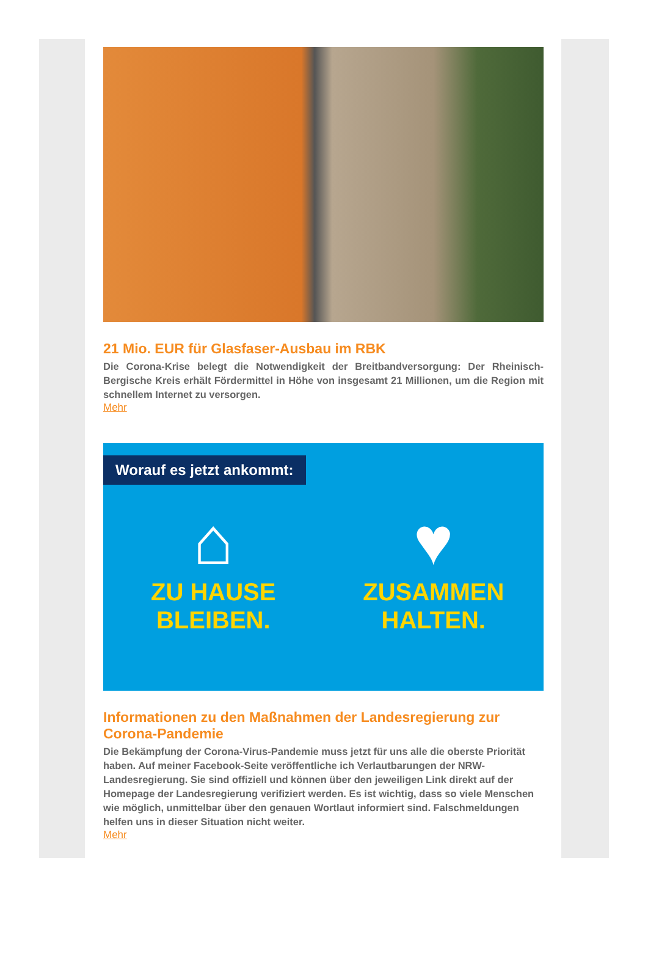21 Mio. EUR für Glasfaser-Ausbau im RBK
Die Corona-Krise belegt die Notwendigkeit der Breitbandversorgung: Der Rheinisch-Bergische Kreis erhält Fördermittel in Höhe von insgesamt 21 Millionen, um die Region mit schnellem Internet zu versorgen.
Mehr
Worauf es jetzt ankommt:
⌂
ZU HAUSE
BLEIBEN.
♥
ZUSAMMEN
HALTEN.
Informationen zu den Maßnahmen der Landesregierung zur Corona-Pandemie
Die Bekämpfung der Corona-Virus-Pandemie muss jetzt für uns alle die oberste Priorität haben. Auf meiner Facebook-Seite veröffentliche ich Verlautbarungen der NRW-Landesregierung. Sie sind offiziell und können über den jeweiligen Link direkt auf der Homepage der Landesregierung verifiziert werden. Es ist wichtig, dass so viele Menschen wie möglich, unmittelbar über den genauen Wortlaut informiert sind. Falschmeldungen helfen uns in dieser Situation nicht weiter.
Mehr